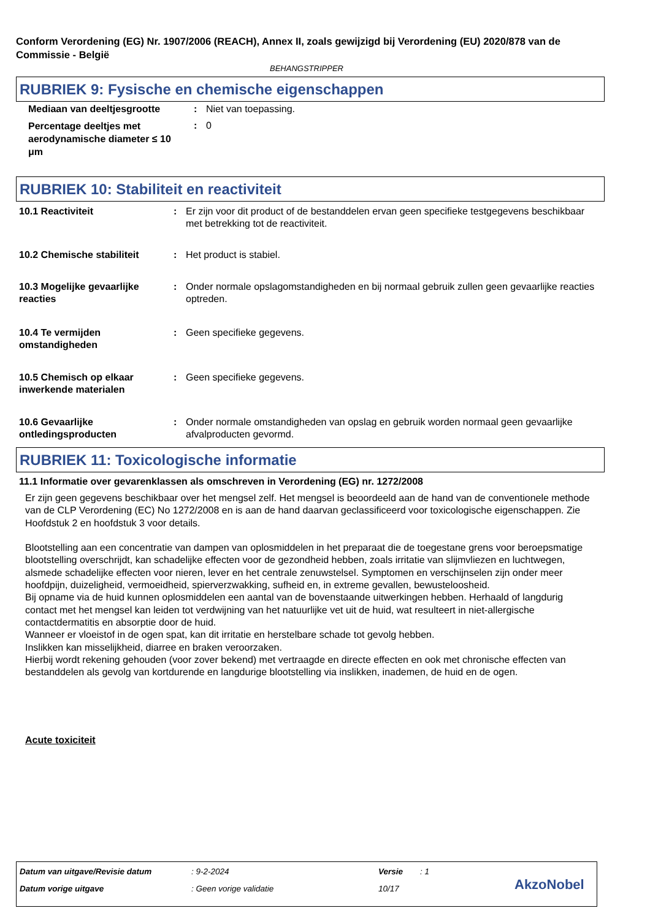Conform Verordening (EG) Nr. 1907/2006 (REACH), Annex II, zoals gewijzigd bij Verordening (EU) 2020/878 van de Commissie - België
BEHANGSTRIPPER
RUBRIEK 9: Fysische en chemische eigenschappen
Mediaan van deeltjesgrootte : Niet van toepassing.
Percentage deeltjes met aerodynamische diameter ≤ 10 μm
: 0
RUBRIEK 10: Stabiliteit en reactiviteit
10.1 Reactiviteit : Er zijn voor dit product of de bestanddelen ervan geen specifieke testgegevens beschikbaar met betrekking tot de reactiviteit.
10.2 Chemische stabiliteit : Het product is stabiel.
10.3 Mogelijke gevaarlijke reacties
: Onder normale opslagomstandigheden en bij normaal gebruik zullen geen gevaarlijke reacties optreden.
10.4 Te vermijden omstandigheden
: Geen specifieke gegevens.
10.5 Chemisch op elkaar inwerkende materialen
: Geen specifieke gegevens.
10.6 Gevaarlijke ontledingsproducten
: Onder normale omstandigheden van opslag en gebruik worden normaal geen gevaarlijke afvalproducten gevormd.
RUBRIEK 11: Toxicologische informatie
11.1 Informatie over gevarenklassen als omschreven in Verordening (EG) nr. 1272/2008
Er zijn geen gegevens beschikbaar over het mengsel zelf. Het mengsel is beoordeeld aan de hand van de conventionele methode van de CLP Verordening (EC) No 1272/2008 en is aan de hand daarvan geclassificeerd voor toxicologische eigenschappen. Zie Hoofdstuk 2 en hoofdstuk 3 voor details.
Blootstelling aan een concentratie van dampen van oplosmiddelen in het preparaat die de toegestane grens voor beroepsmatige blootstelling overschrijdt, kan schadelijke effecten voor de gezondheid hebben, zoals irritatie van slijmvliezen en luchtwegen, alsmede schadelijke effecten voor nieren, lever en het centrale zenuwstelsel. Symptomen en verschijnselen zijn onder meer hoofdpijn, duizeligheid, vermoeidheid, spierverzwakking, sufheid en, in extreme gevallen, bewusteloosheid.
Bij opname via de huid kunnen oplosmiddelen een aantal van de bovenstaande uitwerkingen hebben. Herhaald of langdurig contact met het mengsel kan leiden tot verdwijning van het natuurlijke vet uit de huid, wat resulteert in niet-allergische contactdermatitis en absorptie door de huid.
Wanneer er vloeistof in de ogen spat, kan dit irritatie en herstelbare schade tot gevolg hebben.
Inslikken kan misselijkheid, diarree en braken veroorzaken.
Hierbij wordt rekening gehouden (voor zover bekend) met vertraagde en directe effecten en ook met chronische effecten van bestanddelen als gevolg van kortdurende en langdurige blootstelling via inslikken, inademen, de huid en de ogen.
Acute toxiciteit
Datum van uitgave/Revisie datum
: 9-2-2024 Versie : 1
Datum vorige uitgave : Geen vorige validatie 10/17 AkzoNobel